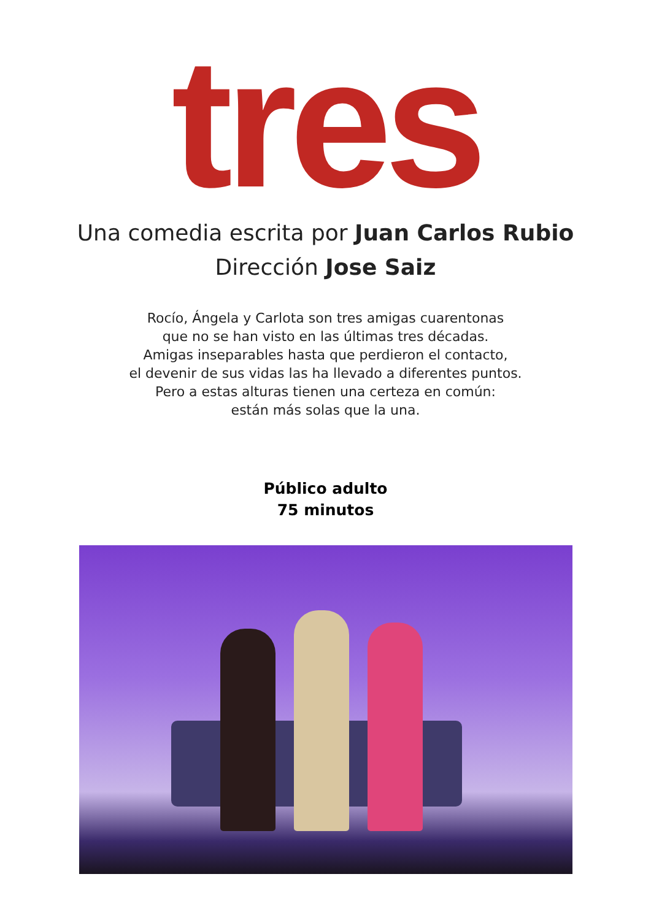tres
Una comedia escrita por Juan Carlos Rubio
Dirección Jose Saiz
Rocío, Ángela y Carlota son tres amigas cuarentonas
que no se han visto en las últimas tres décadas.
Amigas inseparables hasta que perdieron el contacto,
el devenir de sus vidas las ha llevado a diferentes puntos.
Pero a estas alturas tienen una certeza en común:
están más solas que la una.
Público adulto
75 minutos